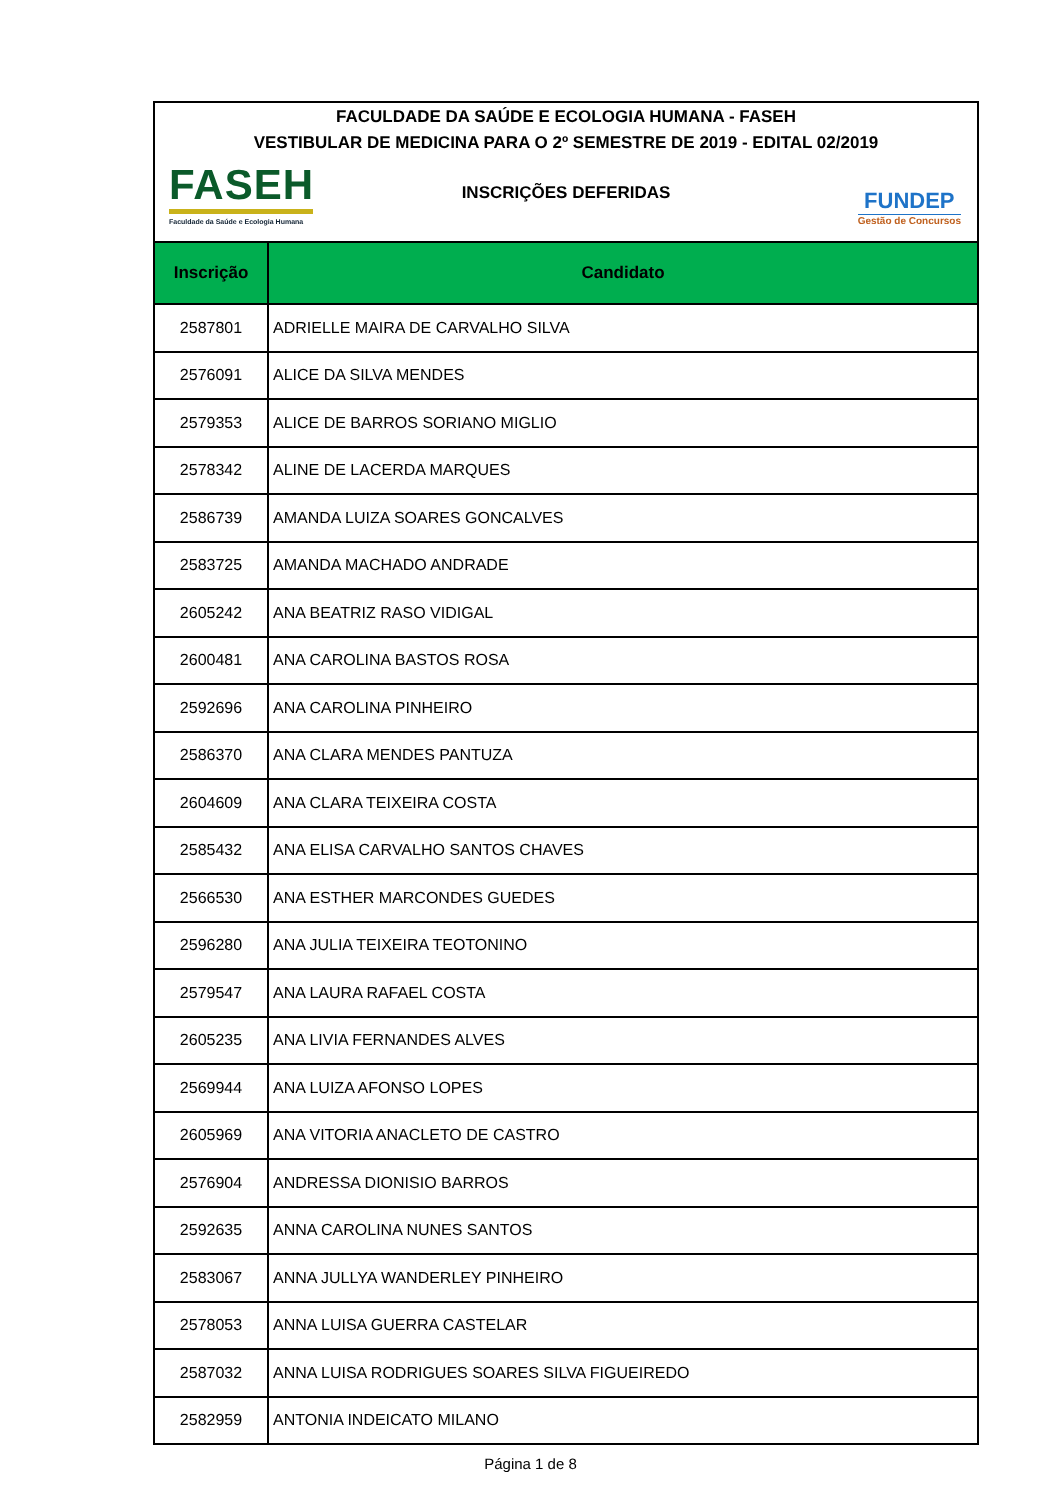FACULDADE DA SAÚDE E ECOLOGIA HUMANA - FASEH
VESTIBULAR DE MEDICINA PARA O 2º SEMESTRE DE 2019 - EDITAL 02/2019
INSCRIÇÕES DEFERIDAS
FASEH
Faculdade da Saúde e Ecologia Humana
FUNDEP
Gestão de Concursos
| Inscrição | Candidato |
| --- | --- |
| 2587801 | ADRIELLE MAIRA DE CARVALHO SILVA |
| 2576091 | ALICE DA SILVA MENDES |
| 2579353 | ALICE DE BARROS SORIANO MIGLIO |
| 2578342 | ALINE DE LACERDA MARQUES |
| 2586739 | AMANDA LUIZA SOARES GONCALVES |
| 2583725 | AMANDA MACHADO ANDRADE |
| 2605242 | ANA BEATRIZ RASO VIDIGAL |
| 2600481 | ANA CAROLINA BASTOS ROSA |
| 2592696 | ANA CAROLINA PINHEIRO |
| 2586370 | ANA CLARA MENDES PANTUZA |
| 2604609 | ANA CLARA TEIXEIRA COSTA |
| 2585432 | ANA ELISA CARVALHO SANTOS CHAVES |
| 2566530 | ANA ESTHER MARCONDES GUEDES |
| 2596280 | ANA JULIA TEIXEIRA TEOTONINO |
| 2579547 | ANA LAURA RAFAEL COSTA |
| 2605235 | ANA LIVIA FERNANDES ALVES |
| 2569944 | ANA LUIZA AFONSO LOPES |
| 2605969 | ANA VITORIA ANACLETO DE CASTRO |
| 2576904 | ANDRESSA DIONISIO BARROS |
| 2592635 | ANNA CAROLINA NUNES SANTOS |
| 2583067 | ANNA JULLYA WANDERLEY PINHEIRO |
| 2578053 | ANNA LUISA GUERRA CASTELAR |
| 2587032 | ANNA LUISA RODRIGUES SOARES SILVA FIGUEIREDO |
| 2582959 | ANTONIA INDEICATO MILANO |
Página 1 de 8